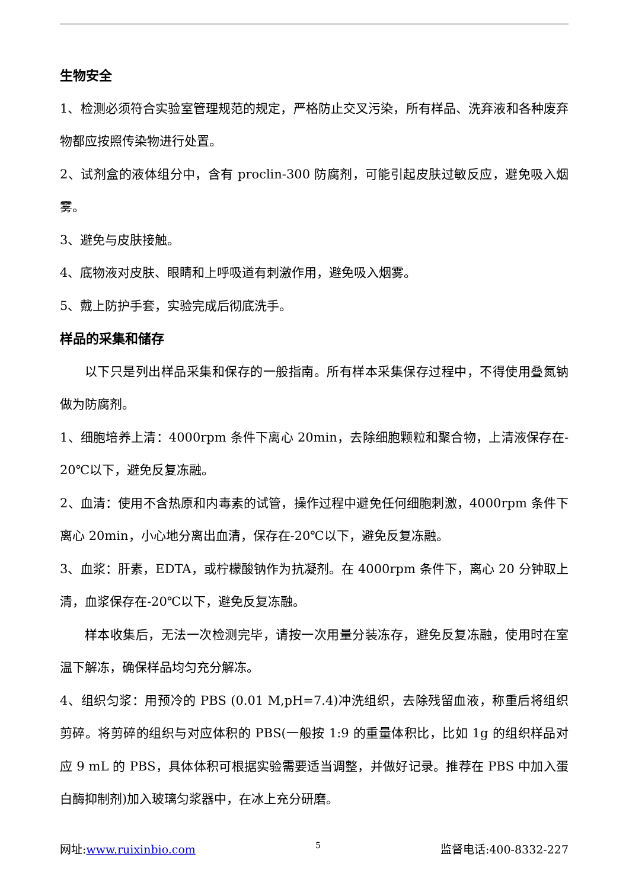生物安全
1、检测必须符合实验室管理规范的规定，严格防止交叉污染，所有样品、洗弃液和各种废弃物都应按照传染物进行处置。
2、试剂盒的液体组分中，含有 proclin-300 防腐剂，可能引起皮肤过敏反应，避免吸入烟雾。
3、避免与皮肤接触。
4、底物液对皮肤、眼睛和上呼吸道有刺激作用，避免吸入烟雾。
5、戴上防护手套，实验完成后彻底洗手。
样品的采集和储存
以下只是列出样品采集和保存的一般指南。所有样本采集保存过程中，不得使用叠氮钠做为防腐剂。
1、细胞培养上清：4000rpm 条件下离心 20min，去除细胞颗粒和聚合物，上清液保存在- 20℃以下，避免反复冻融。
2、血清：使用不含热原和内毒素的试管，操作过程中避免任何细胞刺激，4000rpm 条件下离心 20min，小心地分离出血清，保存在-20℃以下，避免反复冻融。
3、血浆：肝素，EDTA，或柠檬酸钠作为抗凝剂。在 4000rpm 条件下，离心 20 分钟取上清，血浆保存在-20℃以下，避免反复冻融。
样本收集后，无法一次检测完毕，请按一次用量分装冻存，避免反复冻融，使用时在室温下解冻，确保样品均匀充分解冻。
4、组织匀浆：用预冷的 PBS (0.01 M,pH=7.4)冲洗组织，去除残留血液，称重后将组织剪碎。将剪碎的组织与对应体积的 PBS(一般按 1:9 的重量体积比，比如 1g 的组织样品对应 9 mL 的 PBS，具体体积可根据实验需要适当调整，并做好记录。推荐在 PBS 中加入蛋白酶抑制剂)加入玻璃匀浆器中，在冰上充分研磨。
网址:www.ruixinbio.com 5 监督电话:400-8332-227